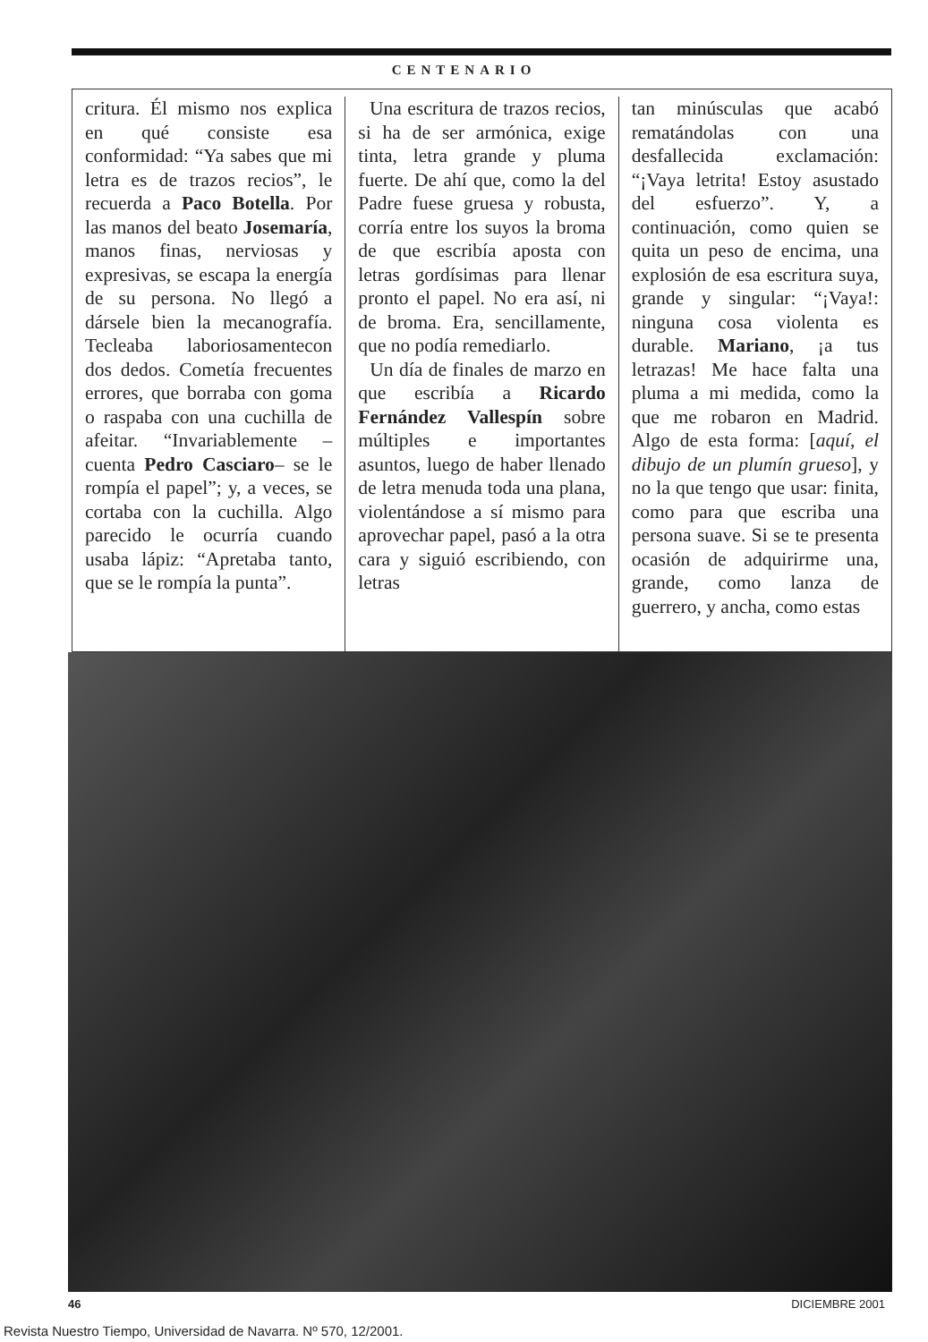CENTENARIO
critura. Él mismo nos explica en qué consiste esa conformidad: “Ya sabes que mi letra es de trazos recios”, le recuerda a Paco Botella. Por las manos del beato Josemaría, manos finas, nerviosas y expresivas, se escapa la energía de su persona. No llegó a dársele bien la mecanografía. Tecleaba laboriosamentecon dos dedos. Cometía frecuentes errores, que borraba con goma o raspaba con una cuchilla de afeitar. “Invariablemente –cuenta Pedro Casciaro– se le rompía el papel”; y, a veces, se cortaba con la cuchilla. Algo parecido le ocurría cuando usaba lápiz: “Apretaba tanto, que se le rompía la punta”.
Una escritura de trazos recios, si ha de ser armónica, exige tinta, letra grande y pluma fuerte. De ahí que, como la del Padre fuese gruesa y robusta, corría entre los suyos la broma de que escribía aposta con letras gordísimas para llenar pronto el papel. No era así, ni de broma. Era, sencillamente, que no podía remediarlo.
Un día de finales de marzo en que escribía a Ricardo Fernández Vallespín sobre múltiples e importantes asuntos, luego de haber llenado de letra menuda toda una plana, violentándose a sí mismo para aprovechar papel, pasó a la otra cara y siguió escribiendo, con letras
tan minúsculas que acabó rematándolas con una desfallecida exclamación: “¡Vaya letrita! Estoy asustado del esfuerzo”. Y, a continuación, como quien se quita un peso de encima, una explosión de esa escritura suya, grande y singular: “¡Vaya!: ninguna cosa violenta es durable. Mariano, ¡a tus letrazas! Me hace falta una pluma a mi medida, como la que me robaron en Madrid. Algo de esta forma: [aquí, el dibujo de un plumín grueso], y no la que tengo que usar: finita, como para que escriba una persona suave. Si se te presenta ocasión de adquirirme una, grande, como lanza de guerrero, y ancha, como estas
46 DICIEMBRE 2001
Revista Nuestro Tiempo, Universidad de Navarra. Nº 570, 12/2001.